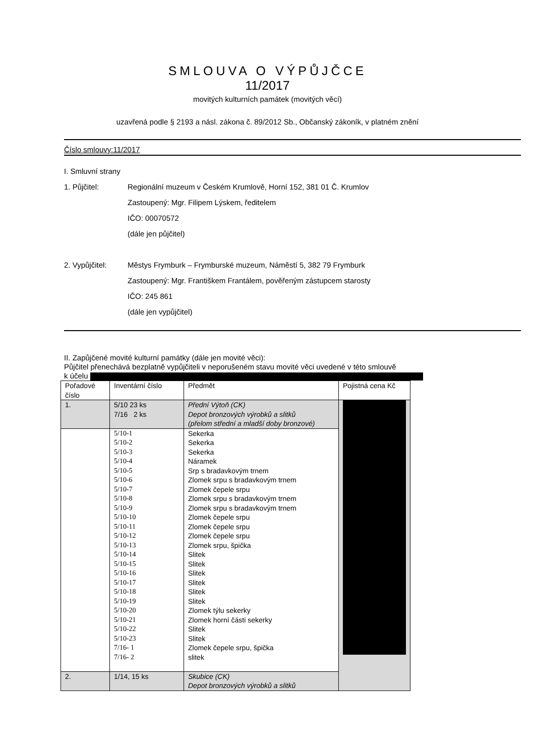SMLOUVA O VÝPŮJČCE
11/2017
movitých kulturních památek (movitých věcí)
uzavřená podle § 2193 a násl. zákona č. 89/2012 Sb., Občanský zákoník, v platném znění
Číslo smlouvy:11/2017
I. Smluvní strany
1. Půjčitel: Regionální muzeum v Českém Krumlově, Horní 152, 381 01 Č. Krumlov
Zastoupený: Mgr. Filipem Lýskem, ředitelem
IČO: 00070572
(dále jen půjčitel)
2. Vypůjčitel: Městys Frymburk – Frymburské muzeum, Náměstí 5, 382 79 Frymburk
Zastoupený: Mgr. Františkem Frantálem, pověřeným zástupcem starosty
IČO: 245 861
(dále jen vypůjčitel)
II. Zapůjčené movité kulturní památky (dále jen movité věci):
Půjčitel přenechává bezplatně vypůjčiteli v neporušeném stavu movité věci uvedené v této smlouvě
k účelu
| Pořadové číslo | Inventární číslo | Předmět | Pojistná cena Kč |
| --- | --- | --- | --- |
| 1. | 5/10 23 ks 7/16 2 ks | Přední Výtoň (CK) Depot bronzových výrobků a slitků (přelom střední a mladší doby bronzové) | |
| | 5/10-1 5/10-2 5/10-3 5/10-4 5/10-5 5/10-6 5/10-7 5/10-8 5/10-9 5/10-10 5/10-11 5/10-12 5/10-13 5/10-14 5/10-15 5/10-16 5/10-17 5/10-18 5/10-19 5/10-20 5/10-21 5/10-22 5/10-23 7/16- 1 7/16- 2 | Sekerka Sekerka Sekerka Náramek Srp s bradavkovým trnem Zlomek srpu s bradavkovým trnem Zlomek čepele srpu Zlomek srpu s bradavkovým trnem Zlomek srpu s bradavkovým trnem Zlomek čepele srpu Zlomek čepele srpu Zlomek čepele srpu Zlomek srpu, špička Slitek Slitek Slitek Slitek Slitek Slitek Zlomek týlu sekerky Zlomek horní části sekerky Slitek Slitek Zlomek čepele srpu, špička slitek | |
| 2. | 1/14, 15 ks | Skubice (CK) Depot bronzových výrobků a slitků | |